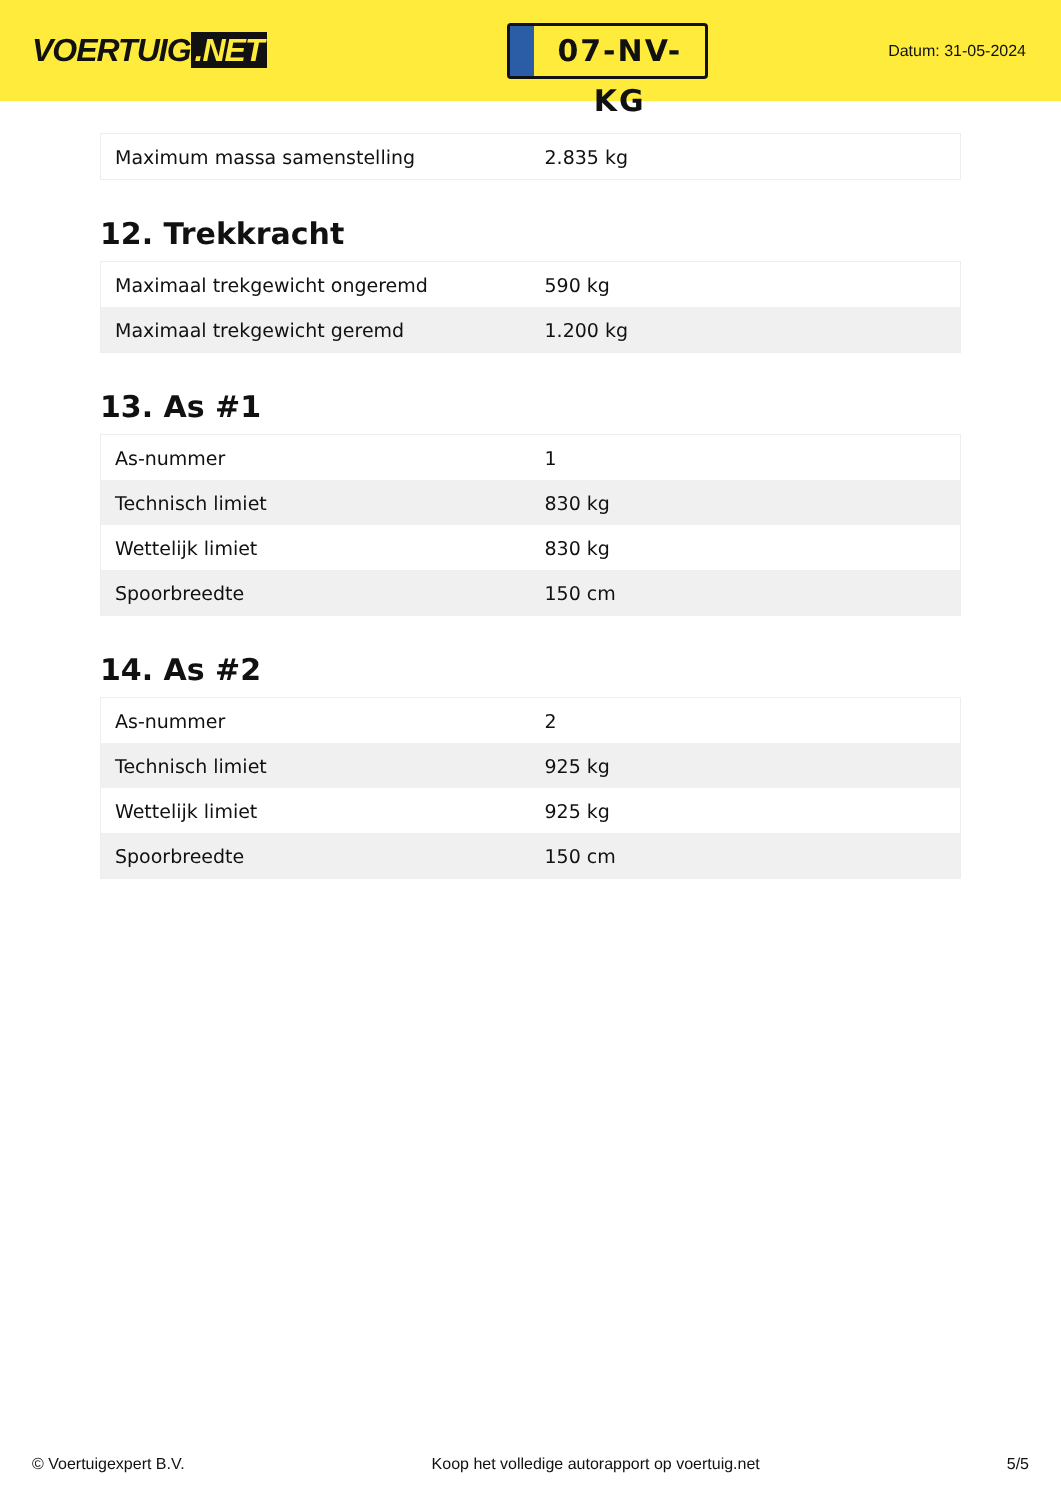VOERTUIG.NET
07-NV-KG
Datum: 31-05-2024
| Maximum massa samenstelling | 2.835 kg |
12. Trekkracht
| Maximaal trekgewicht ongeremd | 590 kg |
| Maximaal trekgewicht geremd | 1.200 kg |
13. As #1
| As-nummer | 1 |
| Technisch limiet | 830 kg |
| Wettelijk limiet | 830 kg |
| Spoorbreedte | 150 cm |
14. As #2
| As-nummer | 2 |
| Technisch limiet | 925 kg |
| Wettelijk limiet | 925 kg |
| Spoorbreedte | 150 cm |
© Voertuigexpert B.V. Koop het volledige autorapport op voertuig.net 5/5